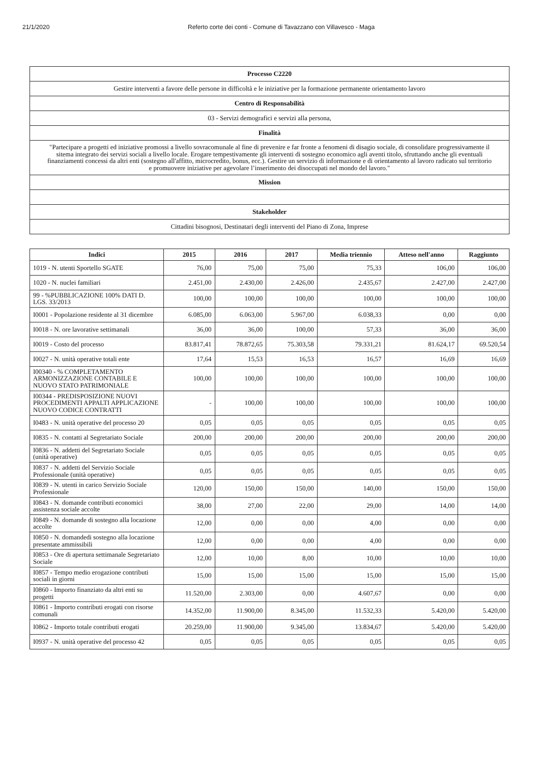21/1/2020 Referto corte dei conti - Comune di Tavazzano con Villavesco - Maga
| Processo C2220 |
| Gestire interventi a favore delle persone in difficoltà e le iniziative per la formazione permanente orientamento lavoro |
| Centro di Responsabilità |
| 03 - Servizi demografici e servizi alla persona, |
| Finalità |
| "Partecipare a progetti ed iniziative promossi a livello sovracomunale al fine di prevenire e far fronte a fenomeni di disagio sociale, di consolidare progressivamente il sitema integrato dei servizi sociali a livello locale. Erogare tempestivamente gli interventi di sostegno economico agli aventi titolo, sfruttando anche gli eventuali finanziamenti concessi da altri enti (sostegno all'affitto, microcredito, bonus, ecc.). Gestire un servizio di informazione e di orientamento al lavoro radicato sul territorio e promuovere iniziative per agevolare l’inserimento dei disoccupati nel mondo del lavoro." |
| Mission |
| Stakeholder |
| Cittadini bisognosi, Destinatari degli interventi del Piano di Zona, Imprese |
| Indici | 2015 | 2016 | 2017 | Media triennio | Atteso nell'anno | Raggiunto |
| --- | --- | --- | --- | --- | --- | --- |
| 1019 - N. utenti Sportello SGATE | 76,00 | 75,00 | 75,00 | 75,33 | 106,00 | 106,00 |
| 1020 - N. nuclei familiari | 2.451,00 | 2.430,00 | 2.426,00 | 2.435,67 | 2.427,00 | 2.427,00 |
| 99 - %PUBBLICAZIONE 100% DATI D. LGS. 33/2013 | 100,00 | 100,00 | 100,00 | 100,00 | 100,00 | 100,00 |
| I0001 - Popolazione residente al 31 dicembre | 6.085,00 | 6.063,00 | 5.967,00 | 6.038,33 | 0,00 | 0,00 |
| I0018 - N. ore lavorative settimanali | 36,00 | 36,00 | 100,00 | 57,33 | 36,00 | 36,00 |
| I0019 - Costo del processo | 83.817,41 | 78.872,65 | 75.303,58 | 79.331,21 | 81.624,17 | 69.520,54 |
| I0027 - N. unità operative totali ente | 17,64 | 15,53 | 16,53 | 16,57 | 16,69 | 16,69 |
| I00340 - % COMPLETAMENTO ARMONIZZAZIONE CONTABILE E NUOVO STATO PATRIMONIALE | 100,00 | 100,00 | 100,00 | 100,00 | 100,00 | 100,00 |
| I00344 - PREDISPOSIZIONE NUOVI PROCEDIMENTI APPALTI APPLICAZIONE NUOVO CODICE CONTRATTI | - | 100,00 | 100,00 | 100,00 | 100,00 | 100,00 |
| I0483 - N. unità operative del processo 20 | 0,05 | 0,05 | 0,05 | 0,05 | 0,05 | 0,05 |
| I0835 - N. contatti al Segretariato Sociale | 200,00 | 200,00 | 200,00 | 200,00 | 200,00 | 200,00 |
| I0836 - N. addetti del Segretariato Sociale (unità operative) | 0,05 | 0,05 | 0,05 | 0,05 | 0,05 | 0,05 |
| I0837 - N. addetti del Servizio Sociale Professionale (unità operative) | 0,05 | 0,05 | 0,05 | 0,05 | 0,05 | 0,05 |
| I0839 - N. utenti in carico Servizio Sociale Professionale | 120,00 | 150,00 | 150,00 | 140,00 | 150,00 | 150,00 |
| I0843 - N. domande contributi economici assistenza sociale accolte | 38,00 | 27,00 | 22,00 | 29,00 | 14,00 | 14,00 |
| I0849 - N. domande di sostegno alla locazione accolte | 12,00 | 0,00 | 0,00 | 4,00 | 0,00 | 0,00 |
| I0850 - N. domandedi sostegno alla locazione presentate ammissibili | 12,00 | 0,00 | 0,00 | 4,00 | 0,00 | 0,00 |
| I0853 - Ore di apertura settimanale Segretariato Sociale | 12,00 | 10,00 | 8,00 | 10,00 | 10,00 | 10,00 |
| I0857 - Tempo medio erogazione contributi sociali in giorni | 15,00 | 15,00 | 15,00 | 15,00 | 15,00 | 15,00 |
| I0860 - Importo finanziato da altri enti su progetti | 11.520,00 | 2.303,00 | 0,00 | 4.607,67 | 0,00 | 0,00 |
| I0861 - Importo contributi erogati con risorse comunali | 14.352,00 | 11.900,00 | 8.345,00 | 11.532,33 | 5.420,00 | 5.420,00 |
| I0862 - Importo totale contributi erogati | 20.259,00 | 11.900,00 | 9.345,00 | 13.834,67 | 5.420,00 | 5.420,00 |
| I0937 - N. unità operative del processo 42 | 0,05 | 0,05 | 0,05 | 0,05 | 0,05 | 0,05 |